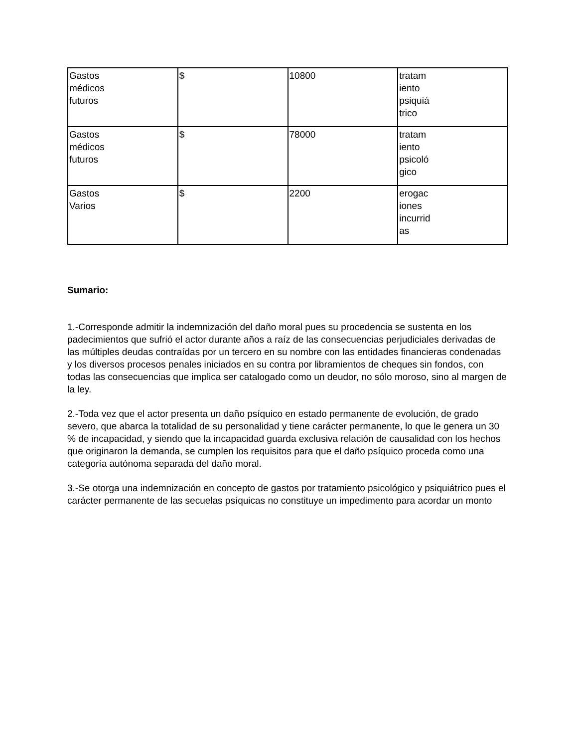| Gastos médicos futuros | $ | 10800 | tratam iento psiquiá trico |
| Gastos médicos futuros | $ | 78000 | tratam iento psicoló gico |
| Gastos Varios | $ | 2200 | erogac iones incurrid as |
Sumario:
1.-Corresponde admitir la indemnización del daño moral pues su procedencia se sustenta en los padecimientos que sufrió el actor durante años a raíz de las consecuencias perjudiciales derivadas de las múltiples deudas contraídas por un tercero en su nombre con las entidades financieras condenadas y los diversos procesos penales iniciados en su contra por libramientos de cheques sin fondos, con todas las consecuencias que implica ser catalogado como un deudor, no sólo moroso, sino al margen de la ley.
2.-Toda vez que el actor presenta un daño psíquico en estado permanente de evolución, de grado severo, que abarca la totalidad de su personalidad y tiene carácter permanente, lo que le genera un 30 % de incapacidad, y siendo que la incapacidad guarda exclusiva relación de causalidad con los hechos que originaron la demanda, se cumplen los requisitos para que el daño psíquico proceda como una categoría autónoma separada del daño moral.
3.-Se otorga una indemnización en concepto de gastos por tratamiento psicológico y psiquiátrico pues el carácter permanente de las secuelas psíquicas no constituye un impedimento para acordar un monto